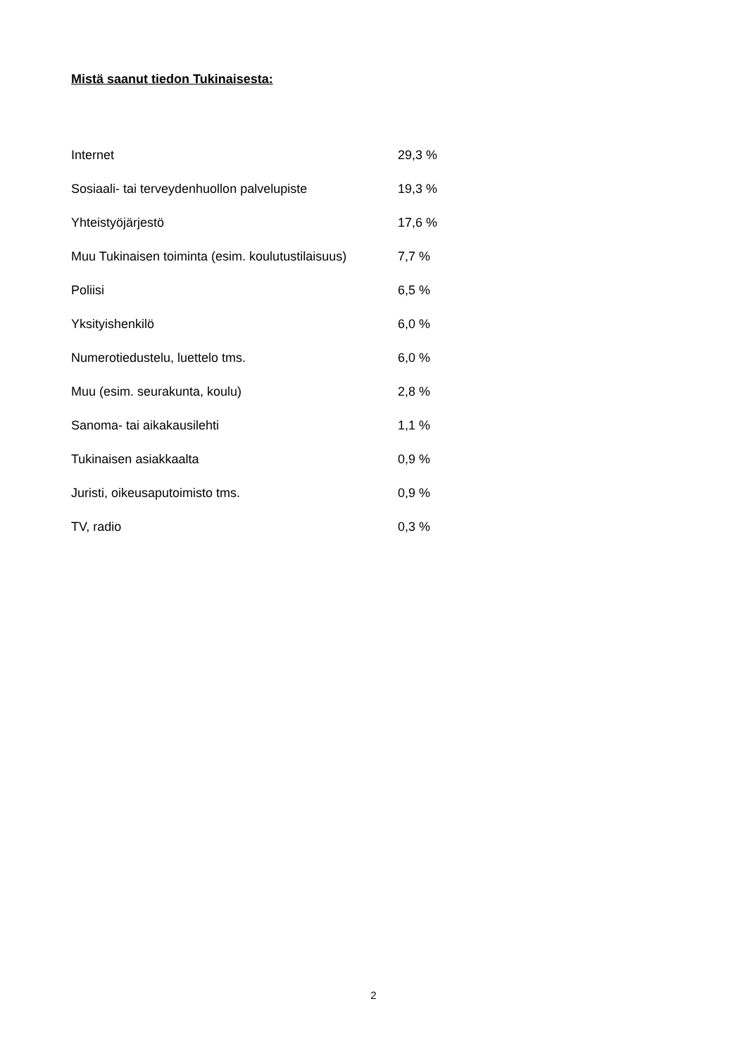Mistä saanut tiedon Tukinaisesta:
| Internet | 29,3 % |
| Sosiaali- tai terveydenhuollon palvelupiste | 19,3 % |
| Yhteistyöjärjestö | 17,6 % |
| Muu Tukinaisen toiminta (esim. koulutustilaisuus) | 7,7 % |
| Poliisi | 6,5 % |
| Yksityishenkilö | 6,0 % |
| Numerotiedustelu, luettelo tms. | 6,0 % |
| Muu (esim. seurakunta, koulu) | 2,8 % |
| Sanoma- tai aikakausilehti | 1,1 % |
| Tukinaisen asiakkaalta | 0,9 % |
| Juristi, oikeusaputoimisto tms. | 0,9 % |
| TV, radio | 0,3 % |
2